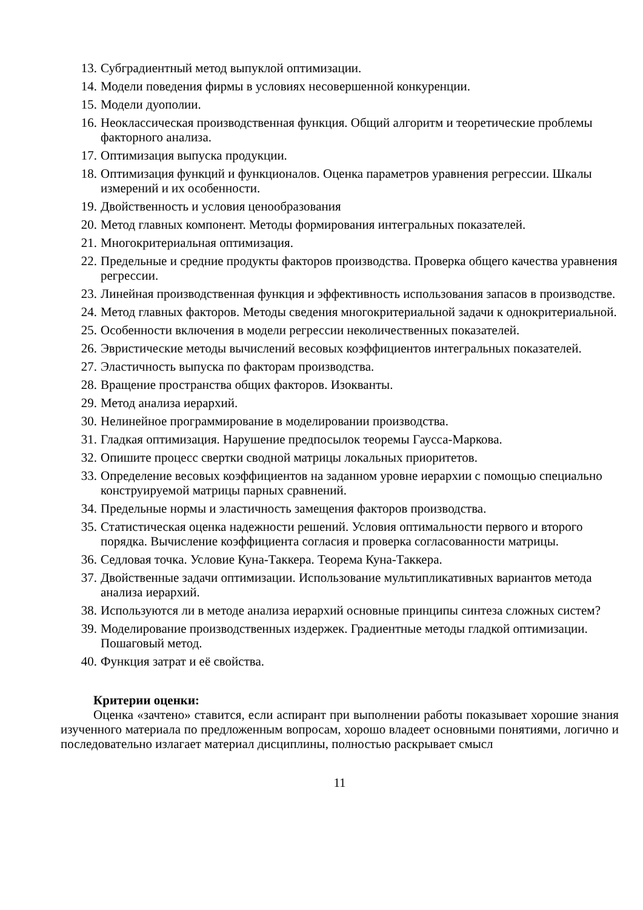13. Субградиентный метод выпуклой оптимизации.
14. Модели поведения фирмы в условиях несовершенной конкуренции.
15. Модели дуополии.
16. Неоклассическая производственная функция. Общий алгоритм и теоретические проблемы факторного анализа.
17. Оптимизация выпуска продукции.
18. Оптимизация функций и функционалов. Оценка параметров уравнения регрессии. Шкалы измерений и их особенности.
19. Двойственность и условия ценообразования
20. Метод главных компонент. Методы формирования интегральных показателей.
21. Многокритериальная оптимизация.
22. Предельные и средние продукты факторов производства. Проверка общего качества уравнения регрессии.
23. Линейная производственная функция и эффективность использования запасов в производстве.
24. Метод главных факторов. Методы сведения многокритериальной задачи к однокритериальной.
25. Особенности включения в модели регрессии неколичественных показателей.
26. Эвристические методы вычислений весовых коэффициентов интегральных показателей.
27. Эластичность выпуска по факторам производства.
28. Вращение пространства общих факторов. Изокванты.
29. Метод анализа иерархий.
30. Нелинейное программирование в моделировании производства.
31. Гладкая оптимизация. Нарушение предпосылок теоремы Гаусса-Маркова.
32. Опишите процесс свертки сводной матрицы локальных приоритетов.
33. Определение весовых коэффициентов на заданном уровне иерархии с помощью специально конструируемой матрицы парных сравнений.
34. Предельные нормы и эластичность замещения факторов производства.
35. Статистическая оценка надежности решений. Условия оптимальности первого и второго порядка. Вычисление коэффициента согласия и проверка согласованности матрицы.
36. Седловая точка. Условие Куна-Таккера. Теорема Куна-Таккера.
37. Двойственные задачи оптимизации. Использование мультипликативных вариантов метода анализа иерархий.
38. Используются ли в методе анализа иерархий основные принципы синтеза сложных систем?
39. Моделирование производственных издержек. Градиентные методы гладкой оптимизации. Пошаговый метод.
40. Функция затрат и её свойства.
Критерии оценки:
Оценка «зачтено» ставится, если аспирант при выполнении работы показывает хорошие знания изученного материала по предложенным вопросам, хорошо владеет основными понятиями, логично и последовательно излагает материал дисциплины, полностью раскрывает смысл
11